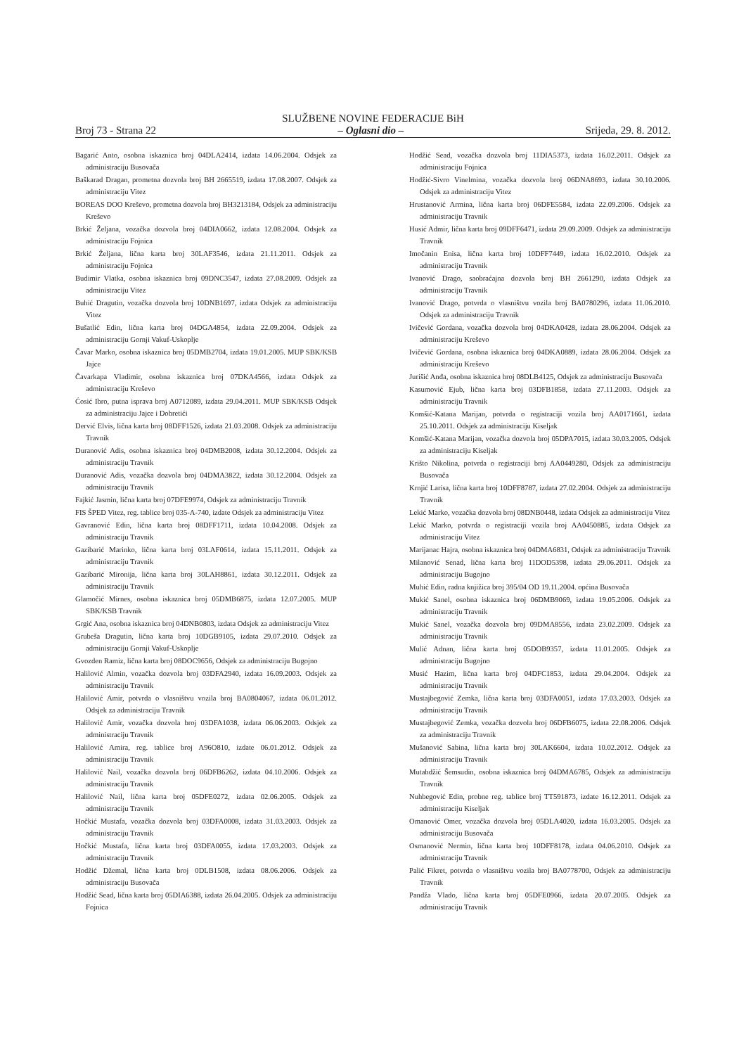SLUŽBENE NOVINE FEDERACIJE BiH
Broj 73 - Strana 22 – Oglasni dio – Srijeda, 29. 8. 2012.
Bagarić Anto, osobna iskaznica broj 04DLA2414, izdata 14.06.2004. Odsjek za administraciju Busovača
Baškarad Dragan, prometna dozvola broj BH 2665519, izdata 17.08.2007. Odsjek za administraciju Vitez
BOREAS DOO Kreševo, prometna dozvola broj BH3213184, Odsjek za administraciju Kreševo
Brkić Željana, vozačka dozvola broj 04DIA0662, izdata 12.08.2004. Odsjek za administraciju Fojnica
Brkić Željana, lična karta broj 30LAF3546, izdata 21.11.2011. Odsjek za administraciju Fojnica
Budimir Vlatka, osobna iskaznica broj 09DNC3547, izdata 27.08.2009. Odsjek za administraciju Vitez
Buhić Dragutin, vozačka dozvola broj 10DNB1697, izdata Odsjek za administraciju Vitez
Bušatlić Edin, lična karta broj 04DGA4854, izdata 22.09.2004. Odsjek za administraciju Gornji Vakuf-Uskoplje
Čavar Marko, osobna iskaznica broj 05DMB2704, izdata 19.01.2005. MUP SBK/KSB Jajce
Čavarkapa Vladimir, osobna iskaznica broj 07DKA4566, izdata Odsjek za administraciju Kreševo
Ćosić Ibro, putna isprava broj A0712089, izdata 29.04.2011. MUP SBK/KSB Odsjek za administraciju Jajce i Dobretići
Dervić Elvis, lična karta broj 08DFF1526, izdata 21.03.2008. Odsjek za administraciju Travnik
Duranović Adis, osobna iskaznica broj 04DMB2008, izdata 30.12.2004. Odsjek za administraciju Travnik
Duranović Adis, vozačka dozvola broj 04DMA3822, izdata 30.12.2004. Odsjek za administraciju Travnik
Fajkić Jasmin, lična karta broj 07DFE9974, Odsjek za administraciju Travnik
FIS ŠPED Vitez, reg. tablice broj 035-A-740, izdate Odsjek za administraciju Vitez
Gavranović Edin, lična karta broj 08DFF1711, izdata 10.04.2008. Odsjek za administraciju Travnik
Gazibarić Marinko, lična karta broj 03LAF0614, izdata 15.11.2011. Odsjek za administraciju Travnik
Gazibarić Mironija, lična karta broj 30LAH8861, izdata 30.12.2011. Odsjek za administraciju Travnik
Glamočić Mirnes, osobna iskaznica broj 05DMB6875, izdata 12.07.2005. MUP SBK/KSB Travnik
Grgić Ana, osobna iskaznica broj 04DNB0803, izdata Odsjek za administraciju Vitez
Grubeša Dragutin, lična karta broj 10DGB9105, izdata 29.07.2010. Odsjek za administraciju Gornji Vakuf-Uskoplje
Gvozden Ramiz, lična karta broj 08DOC9656, Odsjek za administraciju Bugojno
Halilović Almin, vozačka dozvola broj 03DFA2940, izdata 16.09.2003. Odsjek za administraciju Travnik
Halilović Amir, potvrda o vlasništvu vozila broj BA0804067, izdata 06.01.2012. Odsjek za administraciju Travnik
Halilović Amir, vozačka dozvola broj 03DFA1038, izdata 06.06.2003. Odsjek za administraciju Travnik
Halilović Amira, reg. tablice broj A96O810, izdate 06.01.2012. Odsjek za administraciju Travnik
Halilović Nail, vozačka dozvola broj 06DFB6262, izdata 04.10.2006. Odsjek za administraciju Travnik
Halilović Nail, lična karta broj 05DFE0272, izdata 02.06.2005. Odsjek za administraciju Travnik
Hočkić Mustafa, vozačka dozvola broj 03DFA0008, izdata 31.03.2003. Odsjek za administraciju Travnik
Hočkić Mustafa, lična karta broj 03DFA0055, izdata 17.03.2003. Odsjek za administraciju Travnik
Hodžić Džemal, lična karta broj 0DLB1508, izdata 08.06.2006. Odsjek za administraciju Busovača
Hodžić Sead, lična karta broj 05DIA6388, izdata 26.04.2005. Odsjek za administraciju Fojnica
Hodžić Sead, vozačka dozvola broj 11DIA5373, izdata 16.02.2011. Odsjek za administraciju Fojnica
Hodžić-Sivro Vinelmina, vozačka dozvola broj 06DNA8693, izdata 30.10.2006. Odsjek za administraciju Vitez
Hrustanović Armina, lična karta broj 06DFE5584, izdata 22.09.2006. Odsjek za administraciju Travnik
Husić Admir, lična karta broj 09DFF6471, izdata 29.09.2009. Odsjek za administraciju Travnik
Imočanin Enisa, lična karta broj 10DFF7449, izdata 16.02.2010. Odsjek za administraciju Travnik
Ivanović Drago, saobraćajna dozvola broj BH 2661290, izdata Odsjek za administraciju Travnik
Ivanović Drago, potvrda o vlasništvu vozila broj BA0780296, izdata 11.06.2010. Odsjek za administraciju Travnik
Ivičević Gordana, vozačka dozvola broj 04DKA0428, izdata 28.06.2004. Odsjek za administraciju Kreševo
Ivičević Gordana, osobna iskaznica broj 04DKA0889, izdata 28.06.2004. Odsjek za administraciju Kreševo
Jurišić Anđa, osobna iskaznica broj 08DLB4125, Odsjek za administraciju Busovača
Kasumović Ejub, lična karta broj 03DFB1858, izdata 27.11.2003. Odsjek za administraciju Travnik
Komšić-Katana Marijan, potvrda o registraciji vozila broj AA0171661, izdata 25.10.2011. Odsjek za administraciju Kiseljak
Komšić-Katana Marijan, vozačka dozvola broj 05DPA7015, izdata 30.03.2005. Odsjek za administraciju Kiseljak
Krišto Nikolina, potvrda o registraciji broj AA0449280, Odsjek za administraciju Busovača
Krnjić Larisa, lična karta broj 10DFF8787, izdata 27.02.2004. Odsjek za administraciju Travnik
Lekić Marko, vozačka dozvola broj 08DNB0448, izdata Odsjek za administraciju Vitez
Lekić Marko, potvrda o registraciji vozila broj AA0450885, izdata Odsjek za administraciju Vitez
Marijanac Hajra, osobna iskaznica broj 04DMA6831, Odsjek za administraciju Travnik
Milanović Senad, lična karta broj 11DOD5398, izdata 29.06.2011. Odsjek za administraciju Bugojno
Muhić Edin, radna knjižica broj 395/04 OD 19.11.2004. općina Busovača
Mukić Sanel, osobna iskaznica broj 06DMB9069, izdata 19.05.2006. Odsjek za administraciju Travnik
Mukić Sanel, vozačka dozvola broj 09DMA8556, izdata 23.02.2009. Odsjek za administraciju Travnik
Mulić Adnan, lična karta broj 05DOB9357, izdata 11.01.2005. Odsjek za administraciju Bugojno
Musić Hazim, lična karta broj 04DFC1853, izdata 29.04.2004. Odsjek za administraciju Travnik
Mustajbegović Zemka, lična karta broj 03DFA0051, izdata 17.03.2003. Odsjek za administraciju Travnik
Mustajbegović Zemka, vozačka dozvola broj 06DFB6075, izdata 22.08.2006. Odsjek za administraciju Travnik
Mušanović Sabina, lična karta broj 30LAK6604, izdata 10.02.2012. Odsjek za administraciju Travnik
Mutabdžić Šemsudin, osobna iskaznica broj 04DMA6785, Odsjek za administraciju Travnik
Nuhbegović Edin, probne reg. tablice broj TT591873, izdate 16.12.2011. Odsjek za administraciju Kiseljak
Omanović Omer, vozačka dozvola broj 05DLA4020, izdata 16.03.2005. Odsjek za administraciju Busovača
Osmanović Nermin, lična karta broj 10DFF8178, izdata 04.06.2010. Odsjek za administraciju Travnik
Palić Fikret, potvrda o vlasništvu vozila broj BA0778700, Odsjek za administraciju Travnik
Pandža Vlado, lična karta broj 05DFE0966, izdata 20.07.2005. Odsjek za administraciju Travnik